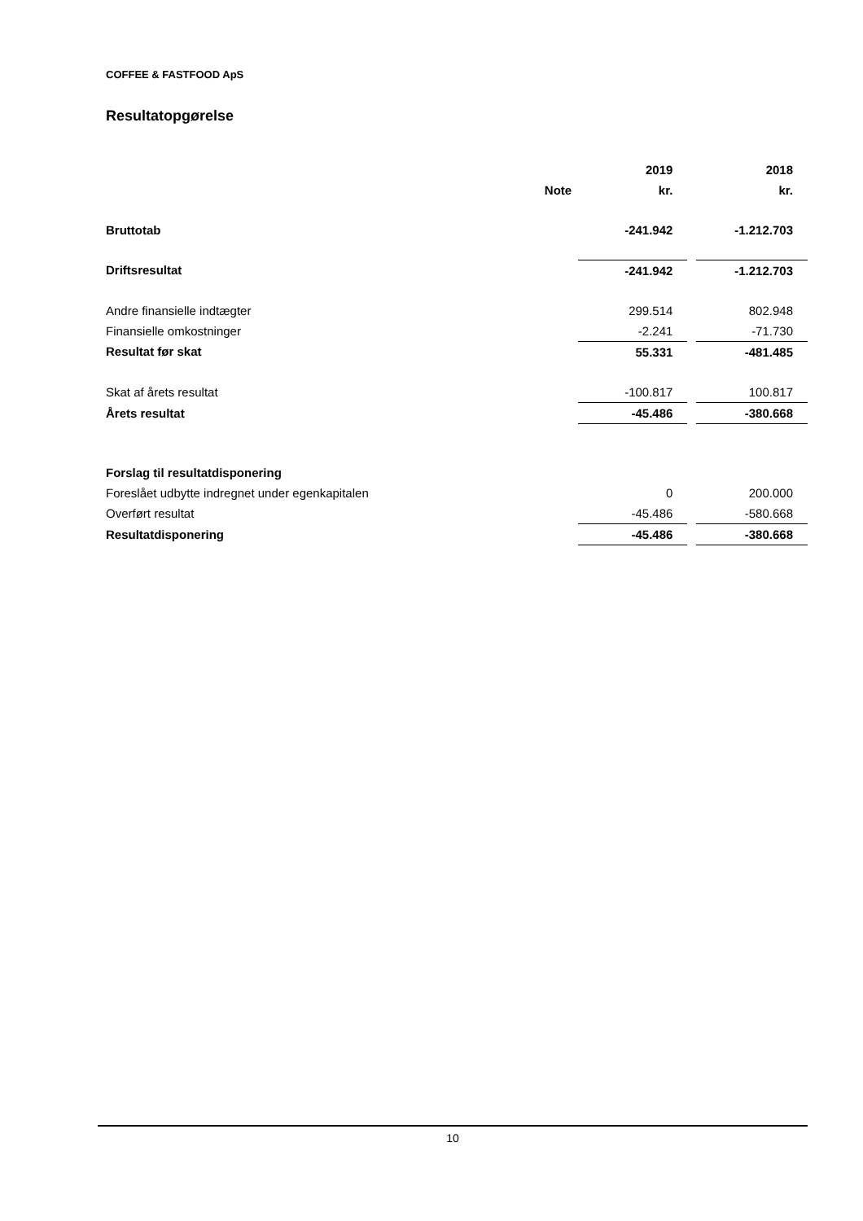COFFEE & FASTFOOD ApS
Resultatopgørelse
| | | 2019 | | 2018 |
| --- | --- | --- | --- | --- |
| | Note | kr. | | kr. |
| Bruttotab | | -241.942 | | -1.212.703 |
| Driftsresultat | | -241.942 | | -1.212.703 |
| Andre finansielle indtægter | | 299.514 | | 802.948 |
| Finansielle omkostninger | | -2.241 | | -71.730 |
| Resultat før skat | | 55.331 | | -481.485 |
| Skat af årets resultat | | -100.817 | | 100.817 |
| Årets resultat | | -45.486 | | -380.668 |
| Forslag til resultatdisponering | | | | |
| Foreslået udbytte indregnet under egenkapitalen | | 0 | | 200.000 |
| Overført resultat | | -45.486 | | -580.668 |
| Resultatdisponering | | -45.486 | | -380.668 |
10